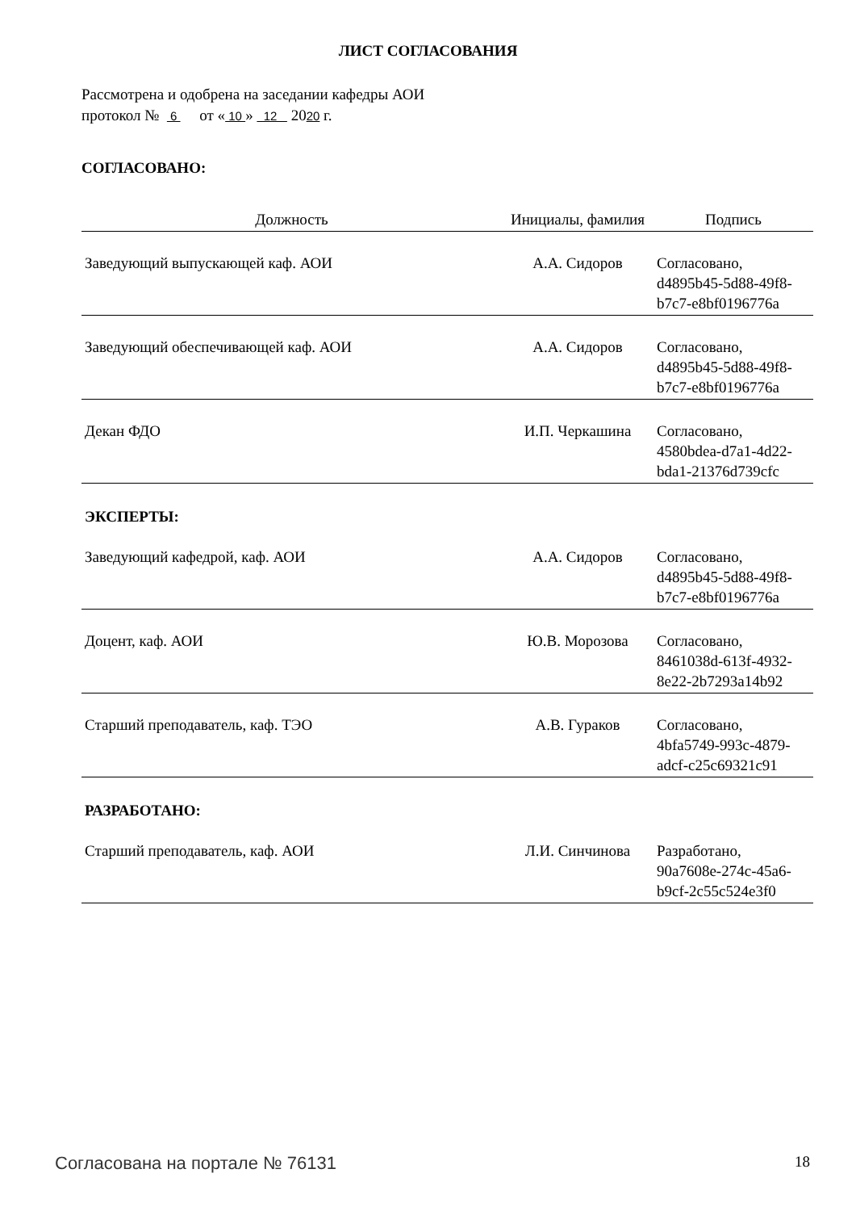ЛИСТ СОГЛАСОВАНИЯ
Рассмотрена и одобрена на заседании кафедры АОИ
протокол № 6 от « 10 » 12 2020 г.
СОГЛАСОВАНО:
| Должность | Инициалы, фамилия | Подпись |
| --- | --- | --- |
| Заведующий выпускающей каф. АОИ | А.А. Сидоров | Согласовано, d4895b45-5d88-49f8- b7c7-e8bf0196776a |
| Заведующий обеспечивающей каф. АОИ | А.А. Сидоров | Согласовано, d4895b45-5d88-49f8- b7c7-e8bf0196776a |
| Декан ФДО | И.П. Черкашина | Согласовано, 4580bdea-d7a1-4d22- bda1-21376d739cfc |
ЭКСПЕРТЫ:
| Заведующий кафедрой, каф. АОИ | А.А. Сидоров | Согласовано, d4895b45-5d88-49f8- b7c7-e8bf0196776a |
| Доцент, каф. АОИ | Ю.В. Морозова | Согласовано, 8461038d-613f-4932- 8e22-2b7293a14b92 |
| Старший преподаватель, каф. ТЭО | А.В. Гураков | Согласовано, 4bfa5749-993c-4879- adcf-c25c69321c91 |
РАЗРАБОТАНО:
| Старший преподаватель, каф. АОИ | Л.И. Синчинова | Разработано, 90a7608e-274c-45a6- b9cf-2c55c524e3f0 |
Согласована на портале № 76131 18